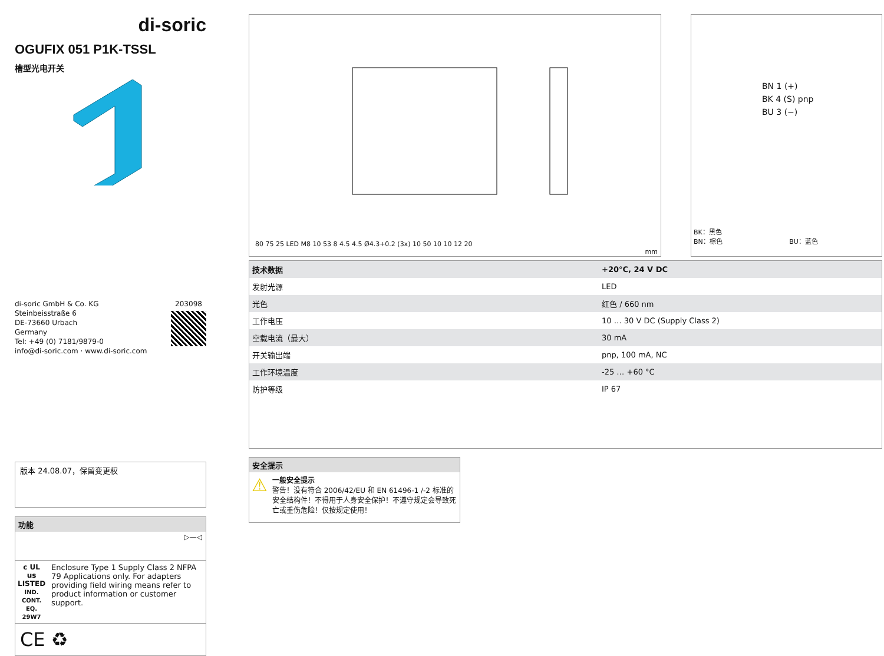di-soric
OGUFIX 051 P1K-TSSL
槽型光电开关
di-soric GmbH & Co. KG
Steinbeisstraße 6
DE-73660 Urbach
Germany
Tel: +49 (0) 7181/9879-0
info@di-soric.com · www.di-soric.com
203098
版本 24.08.07，保留变更权
功能
▷—◁
c UL us
LISTED
IND. CONT. EQ.
29W7
Enclosure Type 1 Supply Class 2 NFPA 79 Applications only. For adapters providing field wiring means refer to product information or customer support.
CE ♻
80 75 25 LED M8 10 53 8 4.5 4.5 Ø4.3+0.2 (3x) 10 50 10 10 12 20
mm
BN 1 (+)
BK 4 (S) pnp
BU 3 (−)
BK：黑色
BN：棕色 BU：蓝色
| 技术数据 | +20°C, 24 V DC |
| 发射光源 | LED |
| 光色 | 红色 / 660 nm |
| 工作电压 | 10 … 30 V DC (Supply Class 2) |
| 空载电流（最大） | 30 mA |
| 开关输出端 | pnp, 100 mA, NC |
| 工作环境温度 | -25 … +60 °C |
| 防护等级 | IP 67 |
安全提示
⚠
一般安全提示
警告！没有符合 2006/42/EU 和 EN 61496-1 /-2 标准的安全结构件！不得用于人身安全保护！不遵守规定会导致死亡或重伤危险！仅按规定使用！